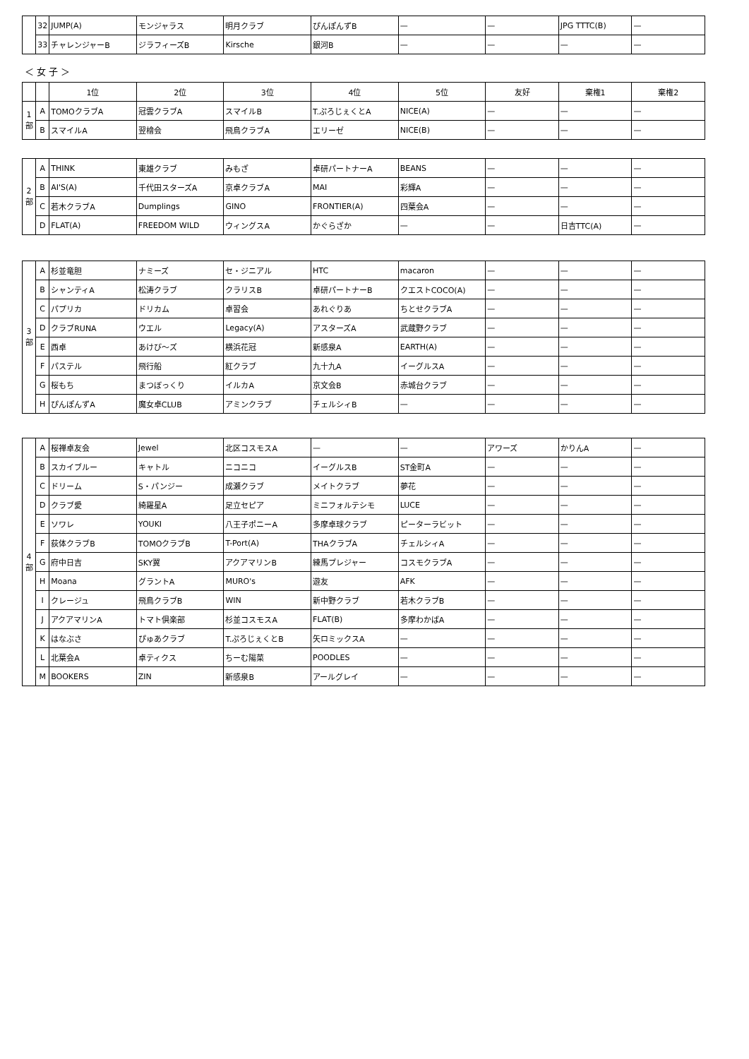| | 32 | JUMP(A) | モンジャラス | 明月クラブ | ぴんぽんずB | — | — | JPG TTTC(B) | — |
| | 33 | チャレンジャーB | ジラフィーズB | Kirsche | 銀河B | — | — | — | — |
＜ 女 子 ＞
| | | 1位 | 2位 | 3位 | 4位 | 5位 | 友好 | 棄権1 | 棄権2 |
| --- | --- | --- | --- | --- | --- | --- | --- | --- | --- |
| 1 部 | A | TOMOクラブA | 冠雲クラブA | スマイルB | T.ぷろじぇくとA | NICE(A) | — | — | — |
| | B | スマイルA | 翌檜会 | 飛鳥クラブA | エリーゼ | NICE(B) | — | — | — |
| 2 部 | A | THINK | 東雄クラブ | みもざ | 卓研パートナーA | BEANS | — | — | — |
| | B | AI'S(A) | 千代田スターズA | 京卓クラブA | MAI | 彩輝A | — | — | — |
| | C | 若木クラブA | Dumplings | GINO | FRONTIER(A) | 四葉会A | — | — | — |
| | D | FLAT(A) | FREEDOM WILD | ウィングスA | かぐらざか | — | — | 日吉TTC(A) | — |
| 3 部 | A | 杉並竜胆 | ナミーズ | セ・ジニアル | HTC | macaron | — | — | — |
| | B | シャンティA | 松涛クラブ | クラリスB | 卓研パートナーB | クエストCOCO(A) | — | — | — |
| | C | パプリカ | ドリカム | 卓習会 | あれぐりあ | ちとせクラブA | — | — | — |
| | D | クラブRUNA | ウエル | Legacy(A) | アスターズA | 武蔵野クラブ | — | — | — |
| | E | 西卓 | あけび～ズ | 横浜花冠 | 新感泉A | EARTH(A) | — | — | — |
| | F | パステル | 飛行船 | 紅クラブ | 九十九A | イーグルスA | — | — | — |
| | G | 桜もち | まつぼっくり | イルカA | 京文会B | 赤城台クラブ | — | — | — |
| | H | ぴんぽんずA | 魔女卓CLUB | アミンクラブ | チェルシィB | — | — | — | — |
| 4 部 | A | 桜禅卓友会 | Jewel | 北区コスモスA | — | — | アワーズ | かりんA | — |
| | B | スカイブルー | キャトル | ニコニコ | イーグルスB | ST金町A | — | — | — |
| | C | ドリーム | S・パンジー | 成瀬クラブ | メイトクラブ | 夢花 | — | — | — |
| | D | クラブ愛 | 綺羅星A | 足立セピア | ミニフォルテシモ | LUCE | — | — | — |
| | E | ソワレ | YOUKI | 八王子ポニーA | 多摩卓球クラブ | ピーターラビット | — | — | — |
| | F | 荻体クラブB | TOMOクラブB | T-Port(A) | THAクラブA | チェルシィA | — | — | — |
| | G | 府中日吉 | SKY翼 | アクアマリンB | 練馬プレジャー | コスモクラブA | — | — | — |
| | H | Moana | グラントA | MURO's | 遊友 | AFK | — | — | — |
| | I | クレージュ | 飛鳥クラブB | WIN | 新中野クラブ | 若木クラブB | — | — | — |
| | J | アクアマリンA | トマト倶楽部 | 杉並コスモスA | FLAT(B) | 多摩わかばA | — | — | — |
| | K | はなぶさ | ぴゅあクラブ | T.ぷろじぇくとB | 矢ロミックスA | — | — | — | — |
| | L | 北葉会A | 卓ティクス | ちーむ陽菜 | POODLES | — | — | — | — |
| | M | BOOKERS | ZIN | 新感泉B | アールグレイ | — | — | — | — |